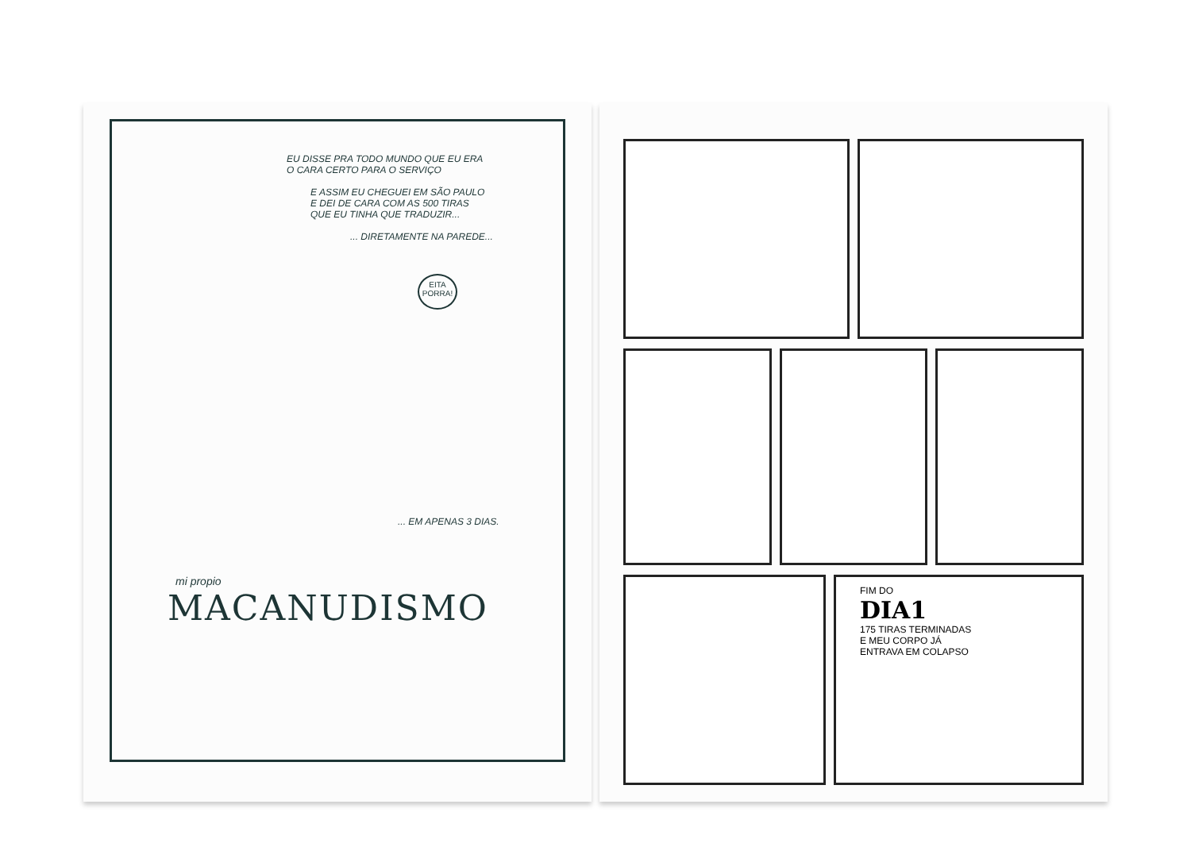EU DISSE PRA TODO MUNDO QUE EU ERA
O CARA CERTO PARA O SERVIÇO
E ASSIM EU CHEGUEI EM SÃO PAULO
E DEI DE CARA COM AS 500 TIRAS
QUE EU TINHA QUE TRADUZIR...
... DIRETAMENTE NA PAREDE...
EITA
PORRA!
... EM APENAS 3 DIAS.
mi propio
MACANUDISMO
FIM DO
DIA1
175 TIRAS TERMINADAS
E MEU CORPO JÁ
ENTRAVA EM COLAPSO